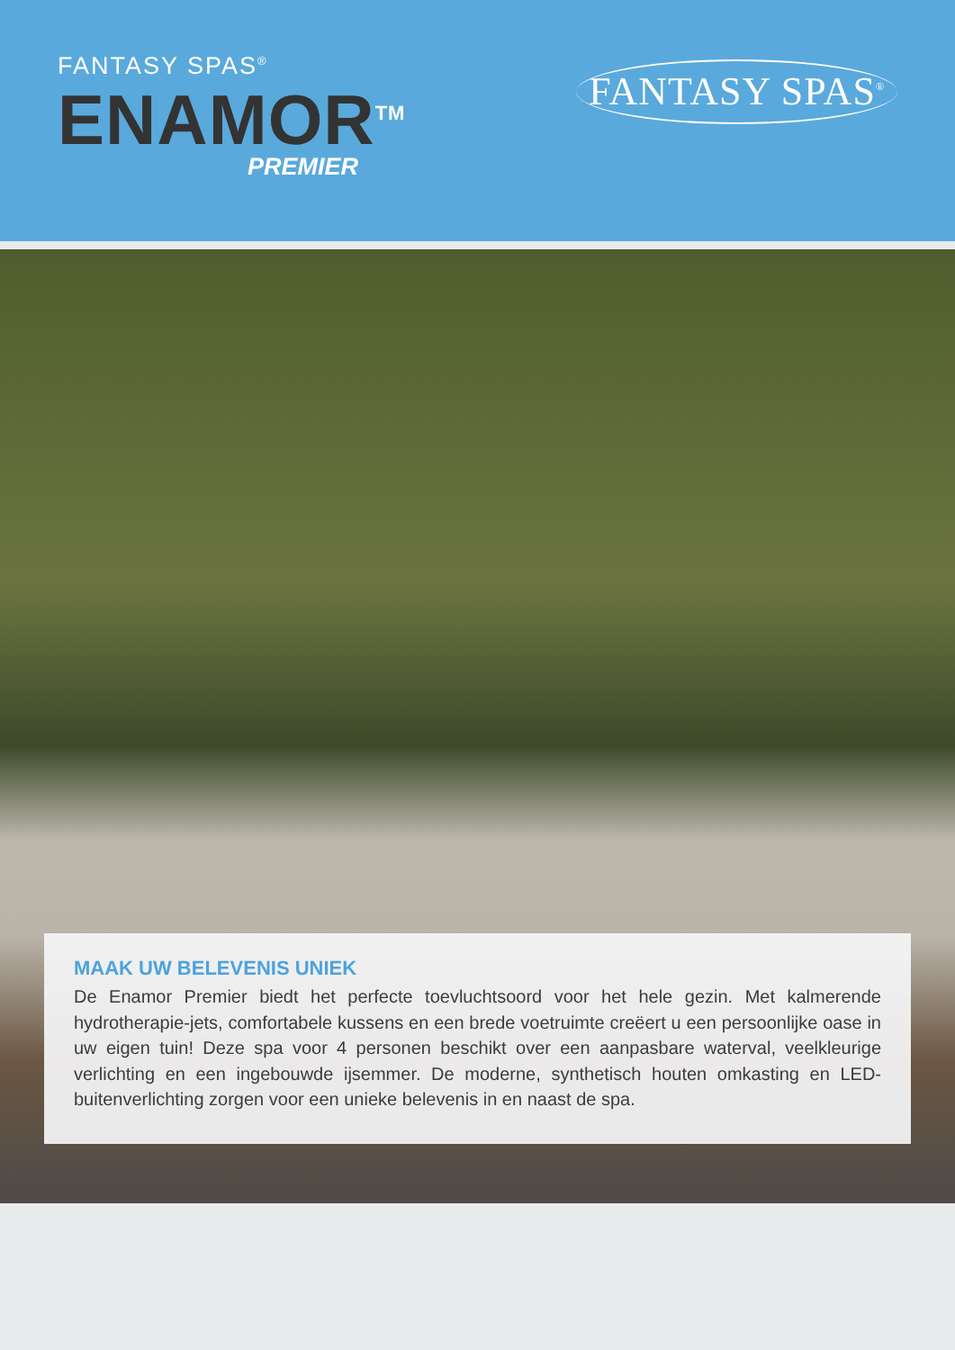FANTASY SPAS<sup>®</sup>
ENAMOR<sup>TM</sup>
PREMIER
FANTASY SPAS<sup>®</sup>
MAAK UW BELEVENIS UNIEK
De Enamor Premier biedt het perfecte toevluchtsoord voor het hele gezin. Met kalmerende hydrotherapie-jets, comfortabele kussens en een brede voetruimte creëert u een persoonlijke oase in uw eigen tuin! Deze spa voor 4 personen beschikt over een aanpasbare waterval, veelkleurige verlichting en een ingebouwde ijsemmer. De moderne, synthetisch houten omkasting en LED-buitenverlichting zorgen voor een unieke belevenis in en naast de spa.